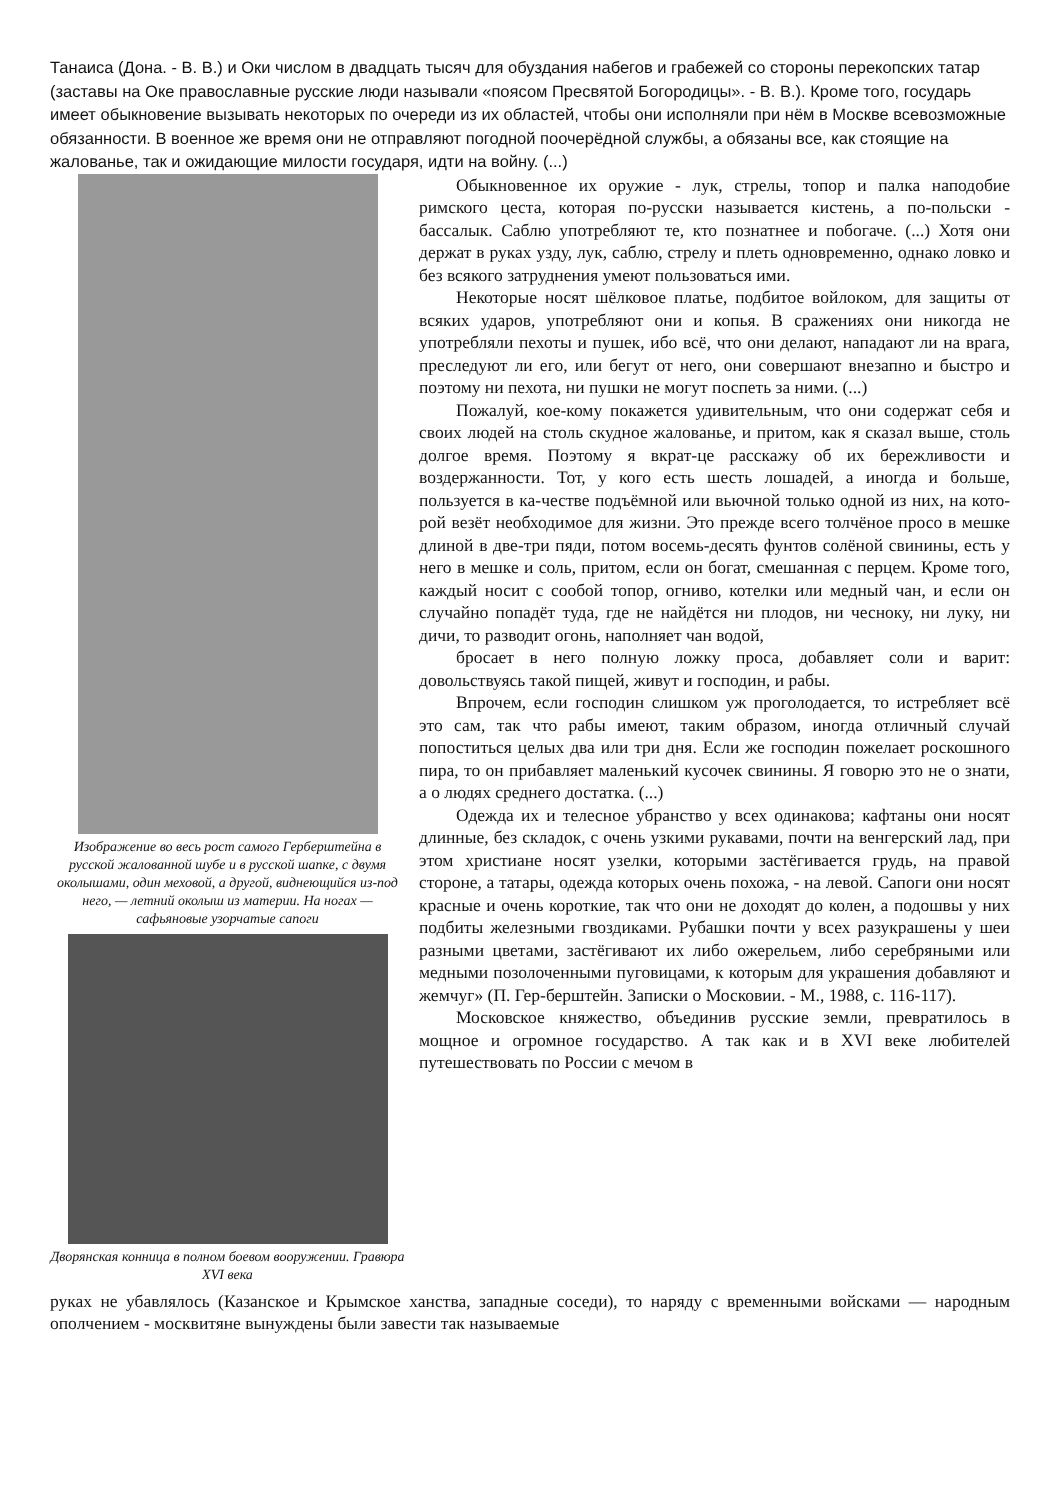Танаиса (Дона. - В. В.) и Оки числом в двадцать тысяч для обуздания набегов и грабежей со стороны перекопских татар (заставы на Оке православные русские люди называли «поясом Пресвятой Богородицы». - В. В.). Кроме того, государь имеет обыкновение вызывать некоторых по очереди из их областей, чтобы они исполняли при нём в Москве всевозможные обязанности. В военное же время они не отправляют погодной поочерёдной службы, а обязаны все, как стоящие на жалованье, так и ожидающие милости государя, идти на войну. (...)
Изображение во весь рост самого Герберштейна в русской жалованной шубе и в русской шапке, с двумя околышами, один меховой, а другой, виднеющийся из-под него, — летний околыш из материи. На ногах — сафьяновые узорчатые сапоги
Дворянская конница в полном боевом вооружении. Гравюра XVI века
Обыкновенное их оружие - лук, стрелы, топор и палка наподобие римского цеста, которая по-русски называется кистень, а по-польски - бассалык. Саблю употребляют те, кто познатнее и побогаче. (...) Хотя они держат в руках узду, лук, саблю, стрелу и плеть одновременно, однако ловко и без всякого затруднения умеют пользоваться ими.
Некоторые носят шёлковое платье, подбитое войлоком, для защиты от всяких ударов, употребляют они и копья. В сражениях они никогда не употребляли пехоты и пушек, ибо всё, что они делают, нападают ли на врага, преследуют ли его, или бегут от него, они совершают внезапно и быстро и поэтому ни пехота, ни пушки не могут поспеть за ними. (...)
Пожалуй, кое-кому покажется удивительным, что они содержат себя и своих людей на столь скудное жалованье, и притом, как я сказал выше, столь долгое время. Поэтому я вкрат-це расскажу об их бережливости и воздержанности. Тот, у кого есть шесть лошадей, а иногда и больше, пользуется в ка-честве подъёмной или вьючной только одной из них, на кото-рой везёт необходимое для жизни. Это прежде всего толчёное просо в мешке длиной в две-три пяди, потом восемь-десять фунтов солёной свинины, есть у него в мешке и соль, притом, если он богат, смешанная с перцем. Кроме того, каждый носит с сообой топор, огниво, котелки или медный чан, и если он случайно попадёт туда, где не найдётся ни плодов, ни чесноку, ни луку, ни дичи, то разводит огонь, наполняет чан водой,
бросает в него полную ложку проса, добавляет соли и варит: довольствуясь такой пищей, живут и господин, и рабы.
Впрочем, если господин слишком уж проголодается, то истребляет всё это сам, так что рабы имеют, таким образом, иногда отличный случай попоститься целых два или три дня. Если же господин пожелает роскошного пира, то он прибавляет маленький кусочек свинины. Я говорю это не о знати, а о людях среднего достатка. (...)
Одежда их и телесное убранство у всех одинакова; кафтаны они носят длинные, без складок, с очень узкими рукавами, почти на венгерский лад, при этом христиане носят узелки, которыми застёгивается грудь, на правой стороне, а татары, одежда которых очень похожа, - на левой. Сапоги они носят красные и очень короткие, так что они не доходят до колен, а подошвы у них подбиты железными гвоздиками. Рубашки почти у всех разукрашены у шеи разными цветами, застёгивают их либо ожерельем, либо серебряными или медными позолоченными пуговицами, к которым для украшения добавляют и жемчуг» (П. Гер-берштейн. Записки о Московии. - М., 1988, с. 116-117).
Московское княжество, объединив русские земли, превратилось в мощное и огромное государство. А так как и в XVI веке любителей путешествовать по России с мечом в
руках не убавлялось (Казанское и Крымское ханства, западные соседи), то наряду с временными войсками — народным ополчением - москвитяне вынуждены были завести так называемые